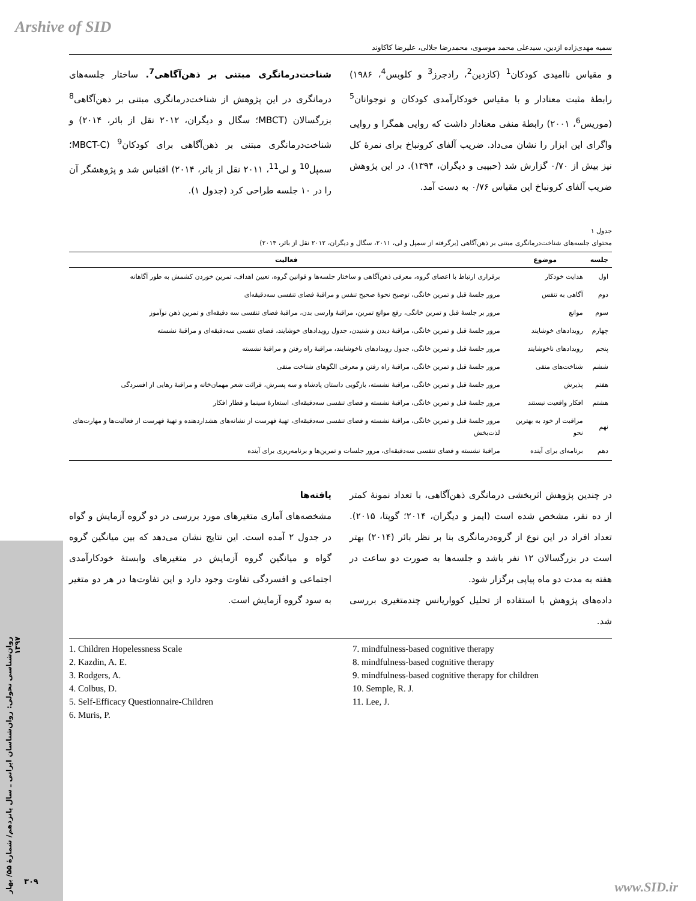Arshive of SID
سمیه مهدی‌زاده ازدین، سیدعلی محمد موسوی، محمدرضا جلالی، علیرضا کاکاوند
و مقیاس ناامیدی کودکان<sup>1</sup> (کازدین<sup>2</sup>، رادجرز<sup>3</sup> و کلوبس<sup>4</sup>، ۱۹۸۶) رابطهٔ مثبت معنادار و با مقیاس خودکارآمدی کودکان و نوجوانان<sup>5</sup> (موریس<sup>6</sup>، ۲۰۰۱) رابطهٔ منفی معنادار داشت که روایی همگرا و روایی واگرای این ابزار را نشان می‌داد. ضریب آلفای کرونباخ برای نمرهٔ کل نیز بیش از ۰/۷۰ گزارش شد (حبیبی و دیگران، ۱۳۹۴). در این پژوهش ضریب آلفای کرونباخ این مقیاس ۰/۷۶ به دست آمد.
شناخت‌درمانگری مبتنی بر ذهن‌آگاهی<sup>7</sup>. ساختار جلسه‌های درمانگری در این پژوهش از شناخت‌درمانگری مبتنی بر ذهن‌آگاهی<sup>8</sup> بزرگسالان (MBCT؛ سگال و دیگران، ۲۰۱۲ نقل از بائر، ۲۰۱۴) و شناخت‌درمانگری مبتنی بر ذهن‌آگاهی برای کودکان<sup>9</sup> (MBCT-C؛ سمپل<sup>10</sup> و لی<sup>11</sup>، ۲۰۱۱ نقل از بائر، ۲۰۱۴) اقتباس شد و پژوهشگر آن را در ۱۰ جلسه طراحی کرد (جدول ۱).
جدول ۱
محتوای جلسه‌های شناخت‌درمانگری مبتنی بر ذهن‌آگاهی (برگرفته از سمپل و لی، ۲۰۱۱، سگال و دیگران، ۲۰۱۲ نقل از بائر، ۲۰۱۴)
| جلسه | موضوع | فعالیت |
| --- | --- | --- |
| اول | هدایت خودکار | برقراری ارتباط با اعضای گروه، معرفی ذهن‌آگاهی و ساختار جلسه‌ها و قوانین گروه، تعیین اهداف، تمرین خوردن کشمش به طور آگاهانه |
| دوم | آگاهی به تنفس | مرور جلسهٔ قبل و تمرین خانگی، توضیح نحوهٔ صحیح تنفس و مراقبهٔ فضای تنفسی سه‌دقیقه‌ای |
| سوم | موانع | مرور بر جلسهٔ قبل و تمرین خانگی، رفع موانع تمرین، مراقبهٔ وارسی بدن، مراقبهٔ فضای تنفسی سه دقیقه‌ای و تمرین ذهن نوآموز |
| چهارم | رویدادهای خوشایند | مرور جلسهٔ قبل و تمرین خانگی، مراقبهٔ دیدن و شنیدن، جدول رویدادهای خوشایند، فضای تنفسی سه‌دقیقه‌ای و مراقبهٔ نشسته |
| پنجم | رویدادهای ناخوشایند | مرور جلسهٔ قبل و تمرین خانگی، جدول رویدادهای ناخوشایند، مراقبهٔ راه رفتن و مراقبهٔ نشسته |
| ششم | شناخت‌های منفی | مرور جلسهٔ قبل و تمرین خانگی، مراقبهٔ راه رفتن و معرفی الگوهای شناخت منفی |
| هفتم | پذیرش | مرور جلسهٔ قبل و تمرین خانگی، مراقبهٔ نشسته، بازگویی داستان پادشاه و سه پسرش، قرائت شعر مهمان‌خانه و مراقبهٔ رهایی از افسردگی |
| هشتم | افکار واقعیت نیستند | مرور جلسهٔ قبل و تمرین خانگی، مراقبهٔ نشسته و فضای تنفسی سه‌دقیقه‌ای، استعارهٔ سینما و قطار افکار |
| نهم | مراقبت از خود به بهترین نحو | مرور جلسهٔ قبل و تمرین خانگی، مراقبهٔ نشسته و فضای تنفسی سه‌دقیقه‌ای، تهیهٔ فهرست از نشانه‌های هشداردهنده و تهیهٔ فهرست از فعالیت‌ها و مهارت‌های لذت‌بخش |
| دهم | برنامه‌ای برای آینده | مراقبهٔ نشسته و فضای تنفسی سه‌دقیقه‌ای، مرور جلسات و تمرین‌ها و برنامه‌ریزی برای آینده |
در چندین پژوهش اثربخشی درمانگری ذهن‌آگاهی، با تعداد نمونهٔ کمتر از ده نفر، مشخص شده است (ایمز و دیگران، ۲۰۱۴؛ گوپتا، ۲۰۱۵). تعداد افراد در این نوع از گروه‌درمانگری بنا بر نظر بائر (۲۰۱۴) بهتر است در بزرگسالان ۱۲ نفر باشد و جلسه‌ها به صورت دو ساعت در هفته به مدت دو ماه پیاپی برگزار شود.
داده‌های پژوهش با استفاده از تحلیل کوواریانس چندمتغیری بررسی شد.
یافته‌ها
مشخصه‌های آماری متغیرهای مورد بررسی در دو گروه آزمایش و گواه در جدول ۲ آمده است. این نتایج نشان می‌دهد که بین میانگین گروه گواه و میانگین گروه آزمایش در متغیرهای وابستهٔ خودکارآمدی اجتماعی و افسردگی تفاوت وجود دارد و این تفاوت‌ها در هر دو متغیر به سود گروه آزمایش است.
1. Children Hopelessness Scale
2. Kazdin, A. E.
3. Rodgers, A.
4. Colbus, D.
5. Self-Efficacy Questionnaire-Children
6. Muris, P.
7. mindfulness-based cognitive therapy
8. mindfulness-based cognitive therapy
9. mindfulness-based cognitive therapy for children
10. Semple, R. J.
11. Lee, J.
روان‌شناسی تحولی: روان‌شناسان ایرانی ـ سال پانزدهم/ شمارهٔ ۵۵/ بهار ۱۳۹۷
۳۰۹ www.SID.ir